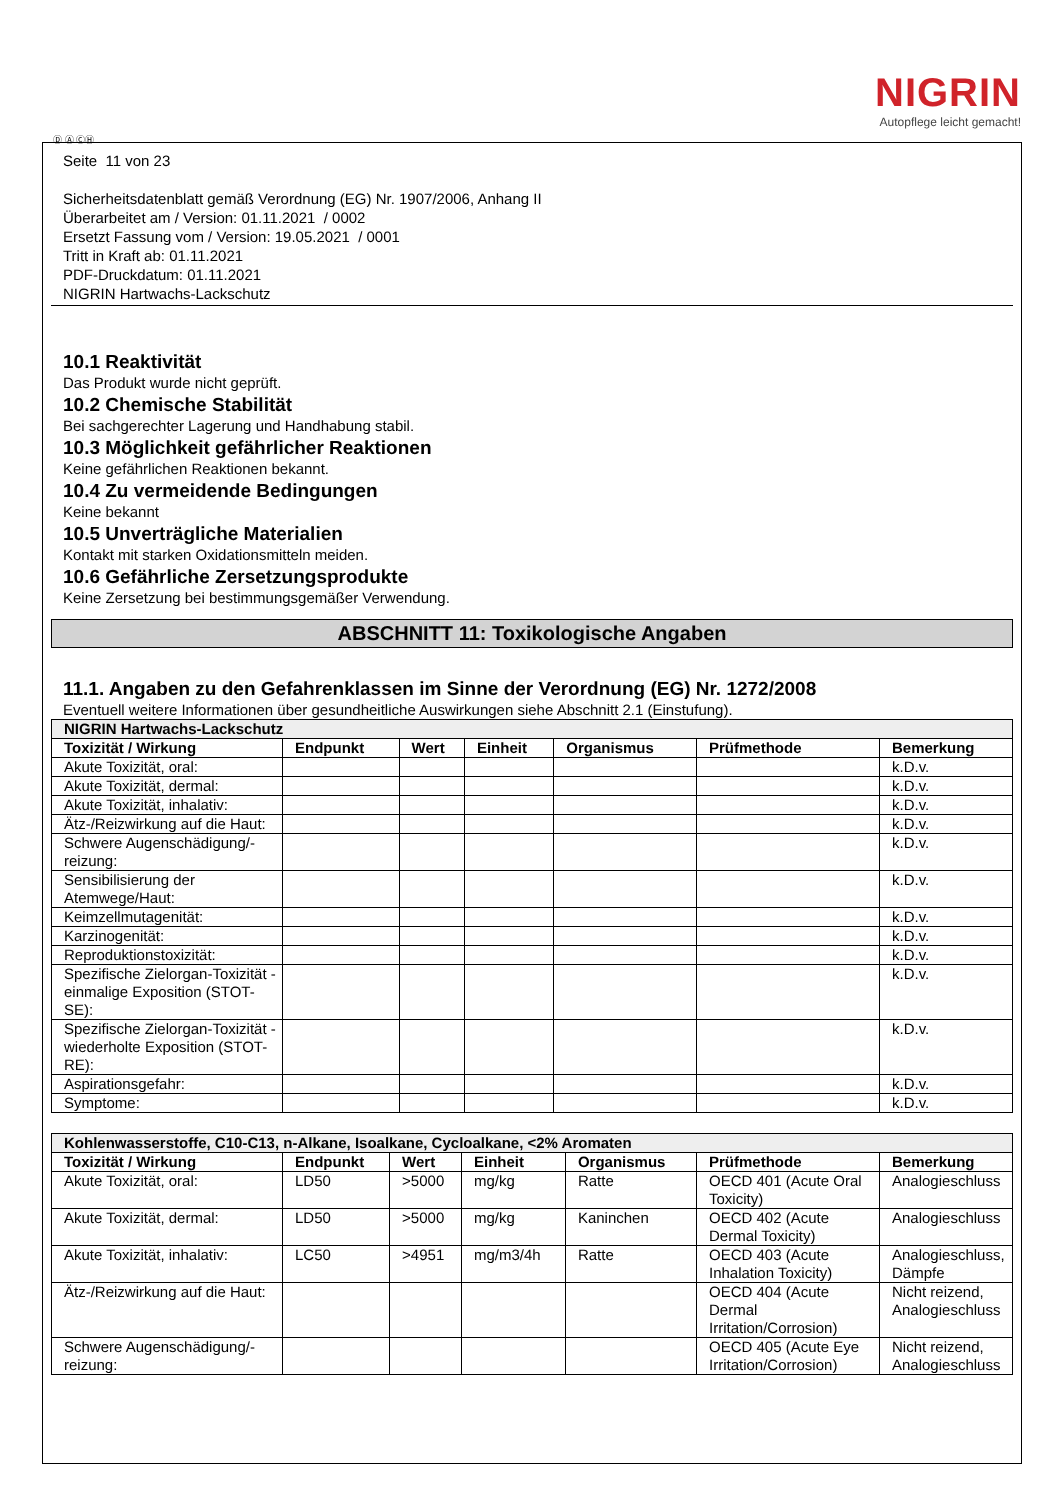NIGRIN
Autopflege leicht gemacht!
Ⓓ Ⓐ ⒸⒽ
Seite 11 von 23
Sicherheitsdatenblatt gemäß Verordnung (EG) Nr. 1907/2006, Anhang II
Überarbeitet am / Version: 01.11.2021 / 0002
Ersetzt Fassung vom / Version: 19.05.2021 / 0001
Tritt in Kraft ab: 01.11.2021
PDF-Druckdatum: 01.11.2021
NIGRIN Hartwachs-Lackschutz
10.1 Reaktivität
Das Produkt wurde nicht geprüft.
10.2 Chemische Stabilität
Bei sachgerechter Lagerung und Handhabung stabil.
10.3 Möglichkeit gefährlicher Reaktionen
Keine gefährlichen Reaktionen bekannt.
10.4 Zu vermeidende Bedingungen
Keine bekannt
10.5 Unverträgliche Materialien
Kontakt mit starken Oxidationsmitteln meiden.
10.6 Gefährliche Zersetzungsprodukte
Keine Zersetzung bei bestimmungsgemäßer Verwendung.
ABSCHNITT 11: Toxikologische Angaben
11.1. Angaben zu den Gefahrenklassen im Sinne der Verordnung (EG) Nr. 1272/2008
Eventuell weitere Informationen über gesundheitliche Auswirkungen siehe Abschnitt 2.1 (Einstufung).
| NIGRIN Hartwachs-Lackschutz | | | | | | |
| Toxizität / Wirkung | Endpunkt | Wert | Einheit | Organismus | Prüfmethode | Bemerkung |
| Akute Toxizität, oral: | | | | | | k.D.v. |
| Akute Toxizität, dermal: | | | | | | k.D.v. |
| Akute Toxizität, inhalativ: | | | | | | k.D.v. |
| Ätz-/Reizwirkung auf die Haut: | | | | | | k.D.v. |
| Schwere Augenschädigung/-reizung: | | | | | | k.D.v. |
| Sensibilisierung der Atemwege/Haut: | | | | | | k.D.v. |
| Keimzellmutagenität: | | | | | | k.D.v. |
| Karzinogenität: | | | | | | k.D.v. |
| Reproduktionstoxizität: | | | | | | k.D.v. |
| Spezifische Zielorgan-Toxizität - einmalige Exposition (STOT-SE): | | | | | | k.D.v. |
| Spezifische Zielorgan-Toxizität - wiederholte Exposition (STOT-RE): | | | | | | k.D.v. |
| Aspirationsgefahr: | | | | | | k.D.v. |
| Symptome: | | | | | | k.D.v. |
| Kohlenwasserstoffe, C10-C13, n-Alkane, Isoalkane, Cycloalkane, <2% Aromaten | | | | | | |
| Toxizität / Wirkung | Endpunkt | Wert | Einheit | Organismus | Prüfmethode | Bemerkung |
| Akute Toxizität, oral: | LD50 | >5000 | mg/kg | Ratte | OECD 401 (Acute Oral Toxicity) | Analogieschluss |
| Akute Toxizität, dermal: | LD50 | >5000 | mg/kg | Kaninchen | OECD 402 (Acute Dermal Toxicity) | Analogieschluss |
| Akute Toxizität, inhalativ: | LC50 | >4951 | mg/m3/4h | Ratte | OECD 403 (Acute Inhalation Toxicity) | Analogieschluss, Dämpfe |
| Ätz-/Reizwirkung auf die Haut: | | | | | OECD 404 (Acute Dermal Irritation/Corrosion) | Nicht reizend, Analogieschluss |
| Schwere Augenschädigung/-reizung: | | | | | OECD 405 (Acute Eye Irritation/Corrosion) | Nicht reizend, Analogieschluss |